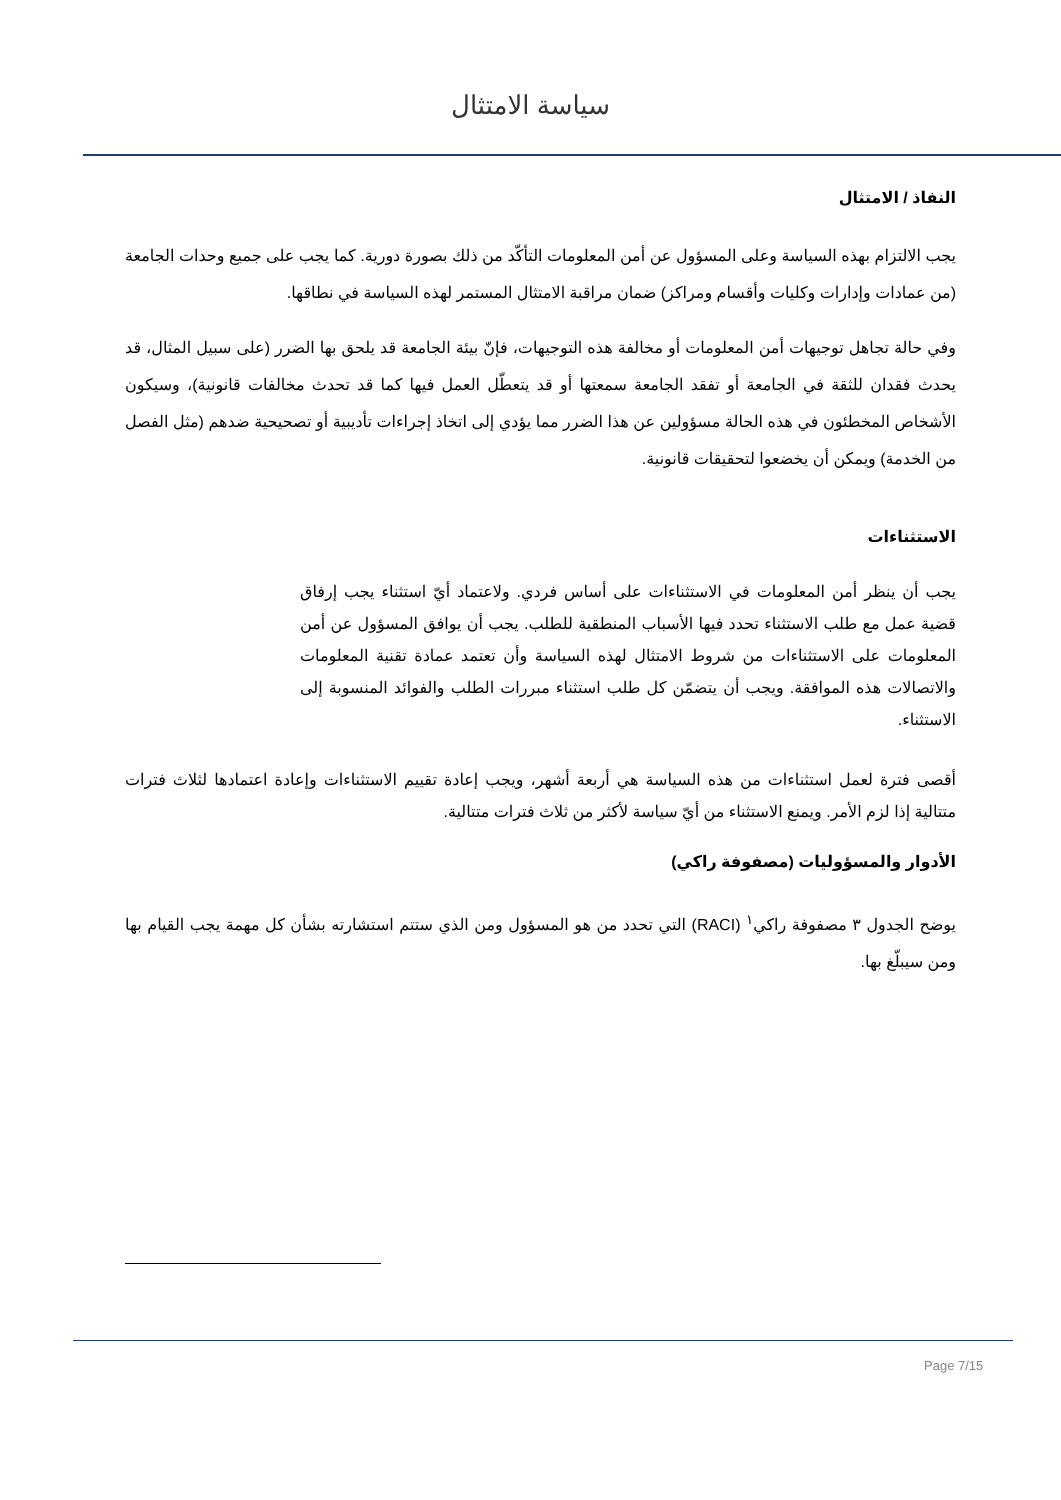سياسة الامتثال
النفاذ / الامتثال
يجب الالتزام بهذه السياسة وعلى المسؤول عن أمن المعلومات التأكّد من ذلك بصورة دورية. كما يجب على جميع وحدات الجامعة (من عمادات وإدارات وكليات وأقسام ومراكز) ضمان مراقبة الامتثال المستمر لهذه السياسة في نطاقها.
وفي حالة تجاهل توجيهات أمن المعلومات أو مخالفة هذه التوجيهات، فإنّ بيئة الجامعة قد يلحق بها الضرر (على سبيل المثال، قد يحدث فقدان للثقة في الجامعة أو تفقد الجامعة سمعتها أو قد يتعطّل العمل فيها كما قد تحدث مخالفات قانونية)، وسيكون الأشخاص المخطئون في هذه الحالة مسؤولين عن هذا الضرر مما يؤدي إلى اتخاذ إجراءات تأديبية أو تصحيحية ضدهم (مثل الفصل من الخدمة) ويمكن أن يخضعوا لتحقيقات قانونية.
الاستثناءات
يجب أن ينظر أمن المعلومات في الاستثناءات على أساس فردي. ولاعتماد أيّ استثناء يجب إرفاق قضية عمل مع طلب الاستثناء تحدد فيها الأسباب المنطقية للطلب. يجب أن يوافق المسؤول عن أمن المعلومات على الاستثناءات من شروط الامتثال لهذه السياسة وأن تعتمد عمادة تقنية المعلومات والاتصالات هذه الموافقة. ويجب أن يتضمّن كل طلب استثناء مبررات الطلب والفوائد المنسوبة إلى الاستثناء.
أقصى فترة لعمل استثناءات من هذه السياسة هي أربعة أشهر، ويجب إعادة تقييم الاستثناءات وإعادة اعتمادها لثلاث فترات متتالية إذا لزم الأمر. ويمنع الاستثناء من أيّ سياسة لأكثر من ثلاث فترات متتالية.
الأدوار والمسؤوليات (مصفوفة راكي)
يوضح الجدول ٣ مصفوفة راكي<sup>١</sup> (RACI) التي تحدد من هو المسؤول ومن الذي ستتم استشارته بشأن كل مهمة يجب القيام بها ومن سيبلّغ بها.
Page 7/15